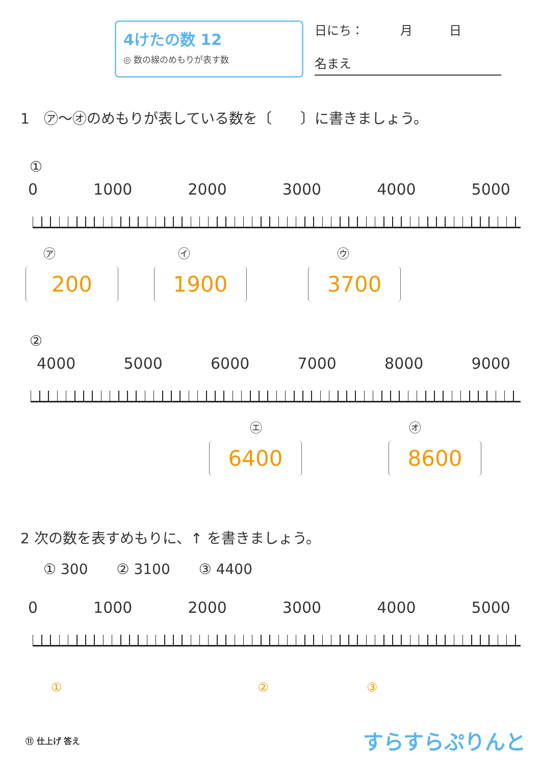4けたの数 12
◎ 数の線のめもりが表す数
日にち：　　　月　　　日
名まえ
1　㋐～㋔のめもりが表している数を〔　　〕に書きましょう。
①
0 1000 2000 3000 4000 5000
㋐　　　　　　　　　　㋑　　　　　　　　　　　　㋒
200 1900 3700
②
4000 5000 6000 7000 8000 9000
㋓　　　　　　　　　　　　㋔
6400 8600
2 次の数を表すめもりに、↑ を書きましょう。
① 300　　② 3100　　③ 4400
0 1000 2000 3000 4000 5000
①　　　　　　　　　　　　　　　　②　　　　　　　　③
⑪ 仕上げ 答え すらすらぷりんと